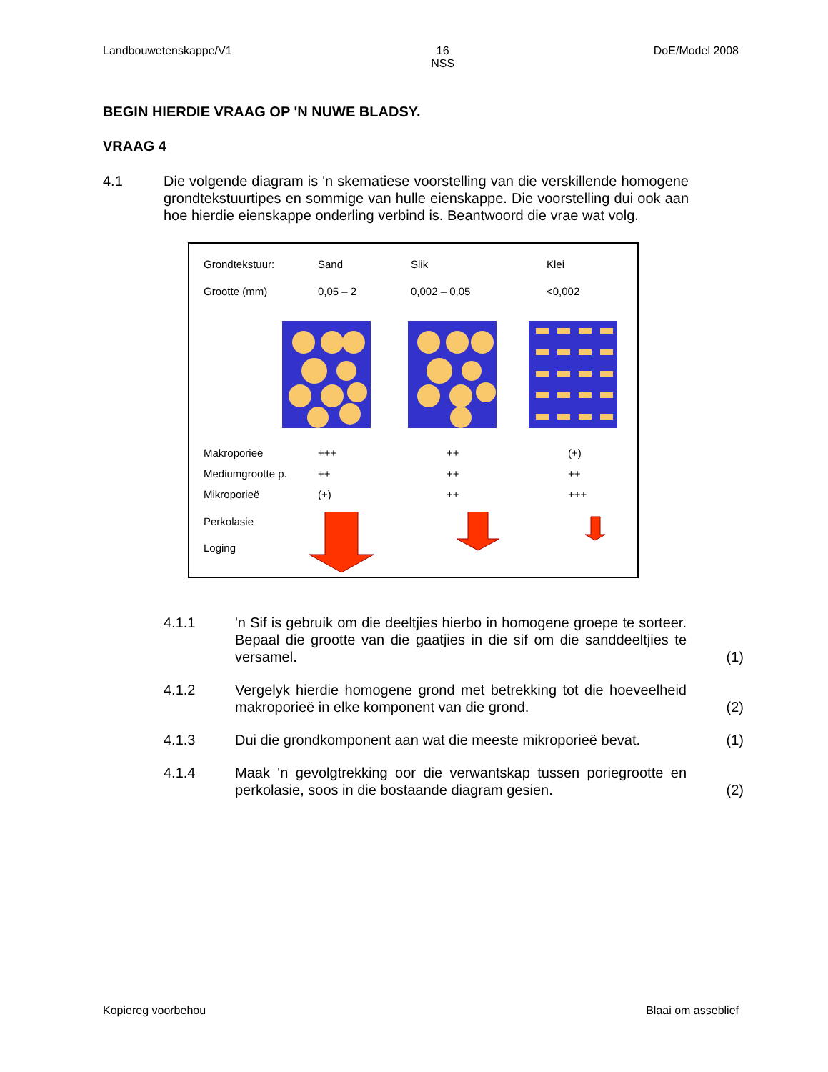Landbouwetenskappe/V1 16
NSS DoE/Model 2008
BEGIN HIERDIE VRAAG OP 'N NUWE BLADSY.
VRAAG 4
4.1 Die volgende diagram is 'n skematiese voorstelling van die verskillende homogene grondtekstuurtipes en sommige van hulle eienskappe. Die voorstelling dui ook aan hoe hierdie eienskappe onderling verbind is. Beantwoord die vrae wat volg.
Grondtekstuur: Sand Slik Klei
Grootte (mm) 0,05 – 2 0,002 – 0,05 <0,002
Makroporieë +++ ++ (+)
Mediumgrootte p. ++ ++ ++
Mikroporieë (+) ++ +++
Perkolasie
Loging
4.1.1 'n Sif is gebruik om die deeltjies hierbo in homogene groepe te sorteer. Bepaal die grootte van die gaatjies in die sif om die sanddeeltjies te versamel.
(1)
4.1.2 Vergelyk hierdie homogene grond met betrekking tot die hoeveelheid makroporieë in elke komponent van die grond.
(2)
4.1.3 Dui die grondkomponent aan wat die meeste mikroporieë bevat.
(1)
4.1.4 Maak 'n gevolgtrekking oor die verwantskap tussen poriegrootte en perkolasie, soos in die bostaande diagram gesien.
(2)
Kopiereg voorbehou Blaai om asseblief